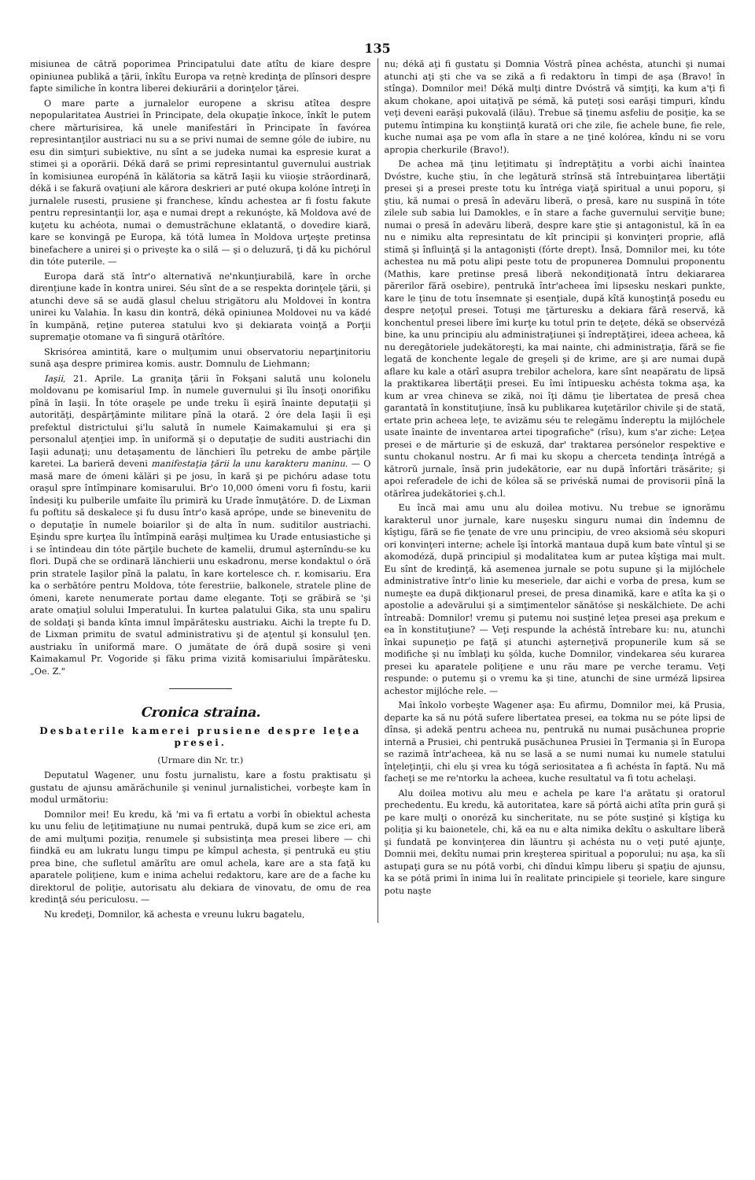135
misiunea de cătră poporimea Principatului date atîtu de kiare despre opiniunea publikă a ţării, înkîtu Europa va rețnè kredinţa de plînsori despre fapte similiche în kontra liberei dekiurării a dorinţelor ţărei.
O mare parte a jurnalelor europene a skrisu atîtea despre nepopularitatea Austriei în Principate, dela okupaţie înkoce, înkît le putem chere mărturisirea, kă unele manifestări în Principate în favórea represintanţilor austriaci nu su a se privi numai de semne góle de iubire, nu esu din simţuri subiektive, nu sînt a se judeka numai ka espresie kurat a stimei şi a oporării. Dékă dară se primi represintantul guvernului austriak în komisiunea europénă în kălătoria sa kătră Iaşii ku viioşie străordinară, dékă i se fakură ovaţiuni ale kărora deskrieri ar puté okupa kolóne întreţi în jurnalele rusesti, prusiene şi franchese, kîndu achestea ar fi fostu fakute pentru represintanţii lor, aşa e numai drept a rekunóşte, kă Moldova avé de kuţetu ku achéota, numai o demustrăchune eklatantă, o dovedire kiară, kare se konvingă pe Europa, kă tótă lumea în Moldova urţeşte pretinsa binefachere a unirei şi o priveşte ka o silă — şi o deluzură, ţi dă ku pichórul din tóte puterile. —
Europa dară stă într'o alternativă ne'nkunţiurabilă, kare în orche direnţiune kade în kontra unirei. Séu sînt de a se respekta dorinţele ţării, şi atunchi deve să se audă glasul cheluu strigătoru alu Moldovei în kontra unirei ku Valahia. În kasu din kontră, dékă opiniunea Moldovei nu va kădé în kumpănă, reţine puterea statului kvo şi dekiarata voinţă a Porţii supremaţie otomane va fi singură otărîtóre.
Skrisórea amintită, kare o mulţumim unui observatoriu neparţinitoriu sună aşa despre primirea komis. austr. Domnulu de Liehmann;
Iaşii, 21. Aprile. La graniţa ţării în Fokşani salută unu kolonelu moldovanu pe komisariul Imp. în numele guvernului şi îlu însoţi onorifiku pînă în Iaşii. În tóte oraşele pe unde treku îi eşiră înainte deputaţii şi autorităţi, despărţăminte militare pînă la otară. 2 óre dela Iaşii îi eşi prefektul districtului şi'lu salută în numele Kaimakamului şi era şi personalul aţenţiei imp. în uniformă şi o deputaţie de suditi austriachi din Iaşii adunaţi; unu detaşamentu de lănchieri îlu petreku de ambe părţile karetei. La barieră deveni manifestaţia ţării la unu karakteru maninu. — O masă mare de ómeni kălări şi pe josu, în kară şi pe pichóru adase totu oraşul spre întîmpinare komisarului. Br'o 10,000 ómeni voru fi fostu, karii îndesiţi ku pulberile umfaite îlu primiră ku Urade înmuţătóre. D. de Lixman fu poftitu să deskalece şi fu dusu într'o kasă aprópe, unde se binevenitu de o deputaţie în numele boiarilor şi de alta în num. suditilor austriachi. Eşindu spre kurţea îlu întîmpină earăşi mulţimea ku Urade entusiastiche şi i se întindeau din tóte părţile buchete de kamelii, drumul aşternîndu-se ku flori. După che se ordinară lănchierii unu eskadronu, merse kondaktul o óră prin stratele Iaşilor pînă la palatu, în kare kortelesce ch. r. komisariu. Era ka o serbătóre pentru Moldova, tóte ferestriie, balkonele, stratele pline de ómeni, karete nenumerate portau dame elegante. Toţi se grăbiră se 'şi arate omaţiul solului Imperatului. În kurtea palatului Gika, sta unu spaliru de soldaţi şi banda kînta imnul împărătesku austriaku. Aichi la trepte fu D. de Lixman primitu de svatul administrativu şi de aţentul şi konsulul ţen. austriaku în uniformă mare. O jumătate de óră după sosire şi veni Kaimakamul Pr. Vogoride şi făku prima vizită komisariului împărătesku. „Oe. Z."
Cronica straina.
Desbaterile kamerei prusiene despre leţea presei.
(Urmare din Nr. tr.)
Deputatul Wagener, unu fostu jurnalistu, kare a fostu praktisatu şi gustatu de ajunsu amărăchunile şi veninul jurnalistichei, vorbeşte kam în modul următoriu:
Domnilor mei! Eu kredu, kă 'mi va fi ertatu a vorbi în obiektul achesta ku unu feliu de leţitimaţiune nu numai pentrukă, după kum se zice eri, am de ami mulţumi poziţia, renumele şi subsistinţa mea presei libere — chi fiindkă eu am lukratu lungu timpu pe kîmpul achesta, şi pentrukă eu ştiu prea bine, che sufletul amărîtu are omul achela, kare are a sta faţă ku aparatele poliţiene, kum e inima achelui redaktoru, kare are de a fache ku direktorul de poliţie, autorisatu alu dekiara de vinovatu, de omu de rea kredinţă séu periculosu. —
Nu kredeţi, Domnilor, kă achesta e vreunu lukru bagatelu,
nu; dékă aţi fi gustatu şi Domnia Vóstră pînea achésta, atunchi şi numai atunchi aţi şti che va se zikă a fi redaktoru în timpi de aşa (Bravo! în stînga). Domnilor mei! Dékă mulţi dintre Dvóstră vă simţiţi, ka kum a'ţi fi akum chokane, apoi uitaţivă pe sémă, kă puteţi sosi earăşi timpuri, kîndu veţi deveni earăşi pukovală (ilău). Trebue să ţinemu asfeliu de posiţie, ka se putemu întimpina ku konştiinţă kurată ori che zile, fie achele bune, fie rele, kuche numai aşa pe vom afla în stare a ne ţiné kolórea, kîndu ni se voru apropia cherkurile (Bravo!).
De achea mă ţinu leţitimatu şi îndreptăţitu a vorbi aichi înaintea Dvóstre, kuche ştiu, în che legătură strînsă stă întrebuinţarea libertăţii presei şi a presei preste totu ku întréga viaţă spiritual a unui poporu, şi ştiu, kă numai o presă în adevăru liberă, o presă, kare nu suspină în tóte zilele sub sabia lui Damokles, e în stare a fache guvernului serviţie bune; numai o presă în adevăru liberă, despre kare ştie şi antagonistul, kă în ea nu e nimiku alta represintatu de kît principii şi konvinţeri proprie, află stimă şi înfluinţă şi la antagonişti (fórte drept). Însă, Domnilor mei, ku tóte achestea nu mă potu alipi peste totu de propunerea Domnului proponentu (Mathis, kare pretinse presă liberă nekondiţionată întru dekiararea părerilor fără osebire), pentrukă într'acheea îmi lipsesku neskari punkte, kare le ţinu de totu însemnate şi esenţiale, după kîtă kunoştinţă posedu eu despre neţoţul presei. Totuşi me ţărturesku a dekiara fără reservă, kă konchentul presei libere îmi kurţe ku totul prin te deţete, dékă se observéză bine, ka unu principiu alu administraţiunei şi îndreptăţirei, ideea acheea, kă nu deregătoriele judekătoreşti, ka mai nainte, chi administraţia, fără se fie legată de konchente legale de greşeli şi de krime, are şi are numai după aflare ku kale a otărî asupra trebilor achelora, kare sînt neapăratu de lipsă la praktikarea libertăţii presei. Eu îmi întipuesku achésta tokma aşa, ka kum ar vrea chineva se zikă, noi îţi dămu ţie libertatea de presă chea garantată în konstituţiune, însă ku publikarea kuţetărilor chivile şi de stată, ertate prin acheea leţe, te avizămu séu te relegămu îndereptu la mijlóchele usate înainte de inventarea artei tipografiche" (rîsu), kum s'ar ziche: Leţea presei e de mărturie şi de eskuză, dar' traktarea persónelor respektive e suntu chokanul nostru. Ar fi mai ku skopu a cherceta tendinţa întrégă a kătrorŭ jurnale, însă prin judekătorie, ear nu după înfortări trăsărite; şi apoi referadele de ichi de kólea să se privéskă numai de provisorii pînă la otărîrea judekătoriei ş.ch.l.
Eu încă mai amu unu alu doilea motivu. Nu trebue se ignorămu karakterul unor jurnale, kare nuşesku singuru numai din îndemnu de kîştigu, fără se fie ţenate de vre unu principiu, de vreo aksiomă séu skopuri ori konvinţeri interne; achele îşi întorkă mantaua după kum bate vîntul şi se akomodéză, după principiul şi modalitatea kum ar putea kîştiga mai mult. Eu sînt de kredinţă, kă asemenea jurnale se potu supune şi la mijlóchele administrative într'o linie ku meseriele, dar aichi e vorba de presa, kum se numeşte ea după dikţionarul presei, de presa dinamikă, kare e atîta ka şi o apostolie a adevărului şi a simţimentelor sănătóse şi neskălchiete. De achi întreabă: Domnilor! vremu şi putemu noi susţiné leţea presei aşa prekum e ea în konstituţiune? — Veţi respunde la achéstă întrebare ku: nu, atunchi înkai supuneţio pe faţă şi atunchi aşterneţivă propunerile kum să se modifiche şi nu îmblaţi ku şólda, kuche Domnilor, vindekarea séu kurarea presei ku aparatele poliţiene e unu rău mare pe verche teramu. Veţi respunde: o putemu şi o vremu ka şi tine, atunchi de sine urméză lipsirea achestor mijlóche rele. —
Mai înkolo vorbeşte Wagener aşa: Eu afirmu, Domnilor mei, kă Prusia, departe ka să nu pótă sufere libertatea presei, ea tokma nu se póte lipsi de dînsa, şi adekă pentru acheea nu, pentrukă nu numai pusăchunea proprie internă a Prusiei, chi pentrukă pusăchunea Prusiei în Ţermania şi în Europa se razimă într'acheea, kă nu se lasă a se numi numai ku numele statului înţeleţinţii, chi elu şi vrea ku tógă seriositatea a fi achésta în faptă. Nu mă facheţi se me re'ntorku la acheea, kuche resultatul va fi totu achelaşi.
Alu doilea motivu alu meu e achela pe kare l'a arătatu şi oratorul prechedentu. Eu kredu, kă autoritatea, kare să pórtă aichi atîta prin gură şi pe kare mulţi o onoréză ku sincheritate, nu se póte susţiné şi kîştiga ku poliţia şi ku baionetele, chi, kă ea nu e alta nimika dekîtu o askultare liberă şi fundată pe konvinţerea din lăuntru şi achésta nu o veţi puté ajunţe, Domnii mei, dekîtu numai prin kreşterea spiritual a poporului; nu aşa, ka sîi astupaţi gura se nu pótă vorbi, chi dîndui kîmpu liberu şi spaţiu de ajunsu, ka se pótă primi în inima lui în realitate principiele şi teoriele, kare singure potu naşte